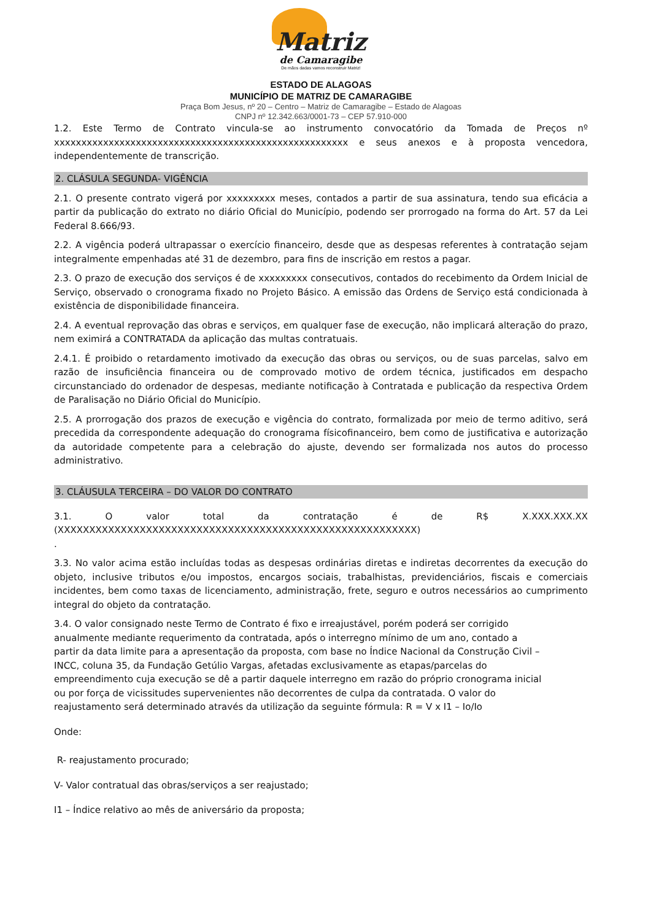Matriz
de Camaragibe
De mãos dadas vamos reconstruir Matriz!
ESTADO DE ALAGOAS
MUNICÍPIO DE MATRIZ DE CAMARAGIBE
Praça Bom Jesus, nº 20 – Centro – Matriz de Camaragibe – Estado de Alagoas
CNPJ nº 12.342.663/0001-73 – CEP 57.910-000
1.2. Este Termo de Contrato vincula-se ao instrumento convocatório da Tomada de Preços nº xxxxxxxxxxxxxxxxxxxxxxxxxxxxxxxxxxxxxxxxxxxxxxxxxxxxxx e seus anexos e à proposta vencedora, independentemente de transcrição.
2. CLÁSULA SEGUNDA- VIGÊNCIA
2.1. O presente contrato vigerá por xxxxxxxxx meses, contados a partir de sua assinatura, tendo sua eficácia a partir da publicação do extrato no diário Oficial do Município, podendo ser prorrogado na forma do Art. 57 da Lei Federal 8.666/93.
2.2. A vigência poderá ultrapassar o exercício financeiro, desde que as despesas referentes à contratação sejam integralmente empenhadas até 31 de dezembro, para fins de inscrição em restos a pagar.
2.3. O prazo de execução dos serviços é de xxxxxxxxx consecutivos, contados do recebimento da Ordem Inicial de Serviço, observado o cronograma fixado no Projeto Básico. A emissão das Ordens de Serviço está condicionada à existência de disponibilidade financeira.
2.4. A eventual reprovação das obras e serviços, em qualquer fase de execução, não implicará alteração do prazo, nem eximirá a CONTRATADA da aplicação das multas contratuais.
2.4.1. É proibido o retardamento imotivado da execução das obras ou serviços, ou de suas parcelas, salvo em razão de insuficiência financeira ou de comprovado motivo de ordem técnica, justificados em despacho circunstanciado do ordenador de despesas, mediante notificação à Contratada e publicação da respectiva Ordem de Paralisação no Diário Oficial do Município.
2.5. A prorrogação dos prazos de execução e vigência do contrato, formalizada por meio de termo aditivo, será precedida da correspondente adequação do cronograma físicofinanceiro, bem como de justificativa e autorização da autoridade competente para a celebração do ajuste, devendo ser formalizada nos autos do processo administrativo.
3. CLÁUSULA TERCEIRA – DO VALOR DO CONTRATO
3.1. O valor total da contratação é de R$ X.XXX.XXX.XX (XXXXXXXXXXXXXXXXXXXXXXXXXXXXXXXXXXXXXXXXXXXXXXXXXXXXXXXXX)
.
3.3. No valor acima estão incluídas todas as despesas ordinárias diretas e indiretas decorrentes da execução do objeto, inclusive tributos e/ou impostos, encargos sociais, trabalhistas, previdenciários, fiscais e comerciais incidentes, bem como taxas de licenciamento, administração, frete, seguro e outros necessários ao cumprimento integral do objeto da contratação.
3.4. O valor consignado neste Termo de Contrato é fixo e irreajustável, porém poderá ser corrigido anualmente mediante requerimento da contratada, após o interregno mínimo de um ano, contado a partir da data limite para a apresentação da proposta, com base no Índice Nacional da Construção Civil – INCC, coluna 35, da Fundação Getúlio Vargas, afetadas exclusivamente as etapas/parcelas do empreendimento cuja execução se dê a partir daquele interregno em razão do próprio cronograma inicial ou por força de vicissitudes supervenientes não decorrentes de culpa da contratada. O valor do reajustamento será determinado através da utilização da seguinte fórmula: R = V x I1 – Io/Io
Onde:
R- reajustamento procurado;
V- Valor contratual das obras/serviços a ser reajustado;
I1 – Índice relativo ao mês de aniversário da proposta;